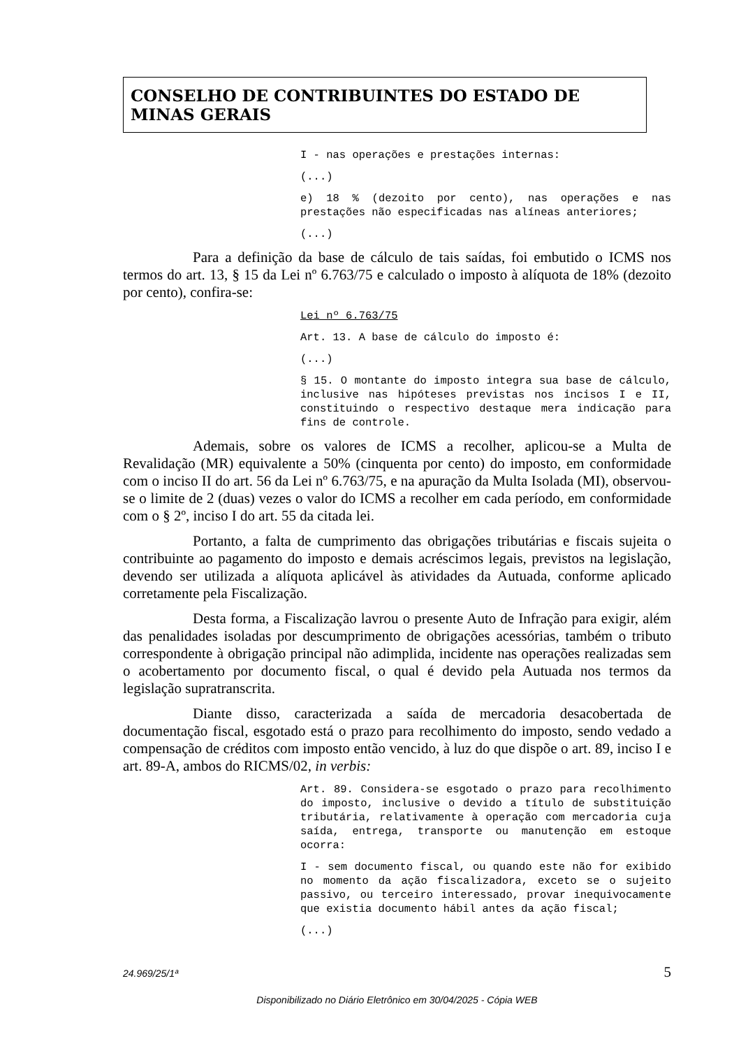CONSELHO DE CONTRIBUINTES DO ESTADO DE MINAS GERAIS
I - nas operações e prestações internas:
(...)
e) 18 % (dezoito por cento), nas operações e nas prestações não especificadas nas alíneas anteriores;
(...)
Para a definição da base de cálculo de tais saídas, foi embutido o ICMS nos termos do art. 13, § 15 da Lei nº 6.763/75 e calculado o imposto à alíquota de 18% (dezoito por cento), confira-se:
Lei nº 6.763/75
Art. 13. A base de cálculo do imposto é:
(...)
§ 15. O montante do imposto integra sua base de cálculo, inclusive nas hipóteses previstas nos incisos I e II, constituindo o respectivo destaque mera indicação para fins de controle.
Ademais, sobre os valores de ICMS a recolher, aplicou-se a Multa de Revalidação (MR) equivalente a 50% (cinquenta por cento) do imposto, em conformidade com o inciso II do art. 56 da Lei nº 6.763/75, e na apuração da Multa Isolada (MI), observou-se o limite de 2 (duas) vezes o valor do ICMS a recolher em cada período, em conformidade com o § 2º, inciso I do art. 55 da citada lei.
Portanto, a falta de cumprimento das obrigações tributárias e fiscais sujeita o contribuinte ao pagamento do imposto e demais acréscimos legais, previstos na legislação, devendo ser utilizada a alíquota aplicável às atividades da Autuada, conforme aplicado corretamente pela Fiscalização.
Desta forma, a Fiscalização lavrou o presente Auto de Infração para exigir, além das penalidades isoladas por descumprimento de obrigações acessórias, também o tributo correspondente à obrigação principal não adimplida, incidente nas operações realizadas sem o acobertamento por documento fiscal, o qual é devido pela Autuada nos termos da legislação supratranscrita.
Diante disso, caracterizada a saída de mercadoria desacobertada de documentação fiscal, esgotado está o prazo para recolhimento do imposto, sendo vedado a compensação de créditos com imposto então vencido, à luz do que dispõe o art. 89, inciso I e art. 89-A, ambos do RICMS/02, in verbis:
Art. 89. Considera-se esgotado o prazo para recolhimento do imposto, inclusive o devido a título de substituição tributária, relativamente à operação com mercadoria cuja saída, entrega, transporte ou manutenção em estoque ocorra:
I - sem documento fiscal, ou quando este não for exibido no momento da ação fiscalizadora, exceto se o sujeito passivo, ou terceiro interessado, provar inequivocamente que existia documento hábil antes da ação fiscal;
(...)
24.969/25/1ª 5
Disponibilizado no Diário Eletrônico em 30/04/2025 - Cópia WEB